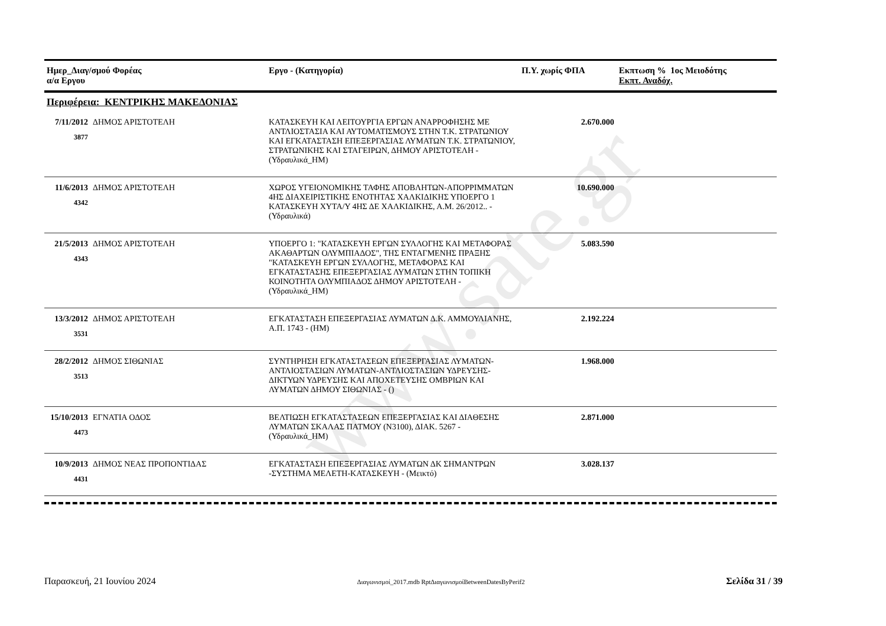www.sate.gr
| Ημερ_Διαγ/σμού Φορέας α/α Εργου | | Εργο - (Κατηγορία) | Π.Υ. χωρίς ΦΠΑ | Εκπτωση % 1ος Μειοδότης Εκπτ. Αναδόχ. |
| --- | --- | --- | --- | --- |
| Περιφέρεια: ΚΕΝΤΡΙΚΗΣ ΜΑΚΕΔΟΝΙΑΣ | | | | |
| 7/11/2012 3877 | ΔΗΜΟΣ ΑΡΙΣΤΟΤΕΛΗ | ΚΑΤΑΣΚΕΥΗ ΚΑΙ ΛΕΙΤΟΥΡΓΙΑ ΕΡΓΩΝ ΑΝΑΡΡΟΦΗΣΗΣ ΜΕ ΑΝΤΛΙΟΣΤΑΣΙΑ ΚΑΙ ΑΥΤΟΜΑΤΙΣΜΟΥΣ ΣΤΗΝ Τ.Κ. ΣΤΡΑΤΩΝΙΟΥ ΚΑΙ ΕΓΚΑΤΑΣΤΑΣΗ ΕΠΕΞΕΡΓΑΣΙΑΣ ΛΥΜΑΤΩΝ Τ.Κ. ΣΤΡΑΤΩΝΙΟΥ, ΣΤΡΑΤΩΝΙΚΗΣ ΚΑΙ ΣΤΑΓΕΙΡΩΝ, ΔΗΜΟΥ ΑΡΙΣΤΟΤΕΛΗ - (Υδραυλικά_ΗΜ) | 2.670.000 | |
| 11/6/2013 4342 | ΔΗΜΟΣ ΑΡΙΣΤΟΤΕΛΗ | ΧΩΡΟΣ ΥΓΕΙΟΝΟΜΙΚΗΣ ΤΑΦΗΣ ΑΠΟΒΛΗΤΩΝ-ΑΠΟΡΡΙΜΜΑΤΩΝ 4ΗΣ ΔΙΑΧΕΙΡΙΣΤΙΚΗΣ ΕΝΟΤΗΤΑΣ ΧΑΛΚΙΔΙΚΗΣ ΥΠΟΕΡΓΟ 1 ΚΑΤΑΣΚΕΥΗ ΧΥΤΑ/Υ 4ΗΣ ΔΕ ΧΑΛΚΙΔΙΚΗΣ, Α.Μ. 26/2012.. - (Υδραυλικά) | 10.690.000 | |
| 21/5/2013 4343 | ΔΗΜΟΣ ΑΡΙΣΤΟΤΕΛΗ | ΥΠΟΕΡΓΟ 1: "ΚΑΤΑΣΚΕΥΗ ΕΡΓΩΝ ΣΥΛΛΟΓΗΣ ΚΑΙ ΜΕΤΑΦΟΡΑΣ ΑΚΑΘΑΡΤΩΝ ΟΛΥΜΠΙΑΔΟΣ", ΤΗΣ ΕΝΤΑΓΜΕΝΗΣ ΠΡΑΞΗΣ "ΚΑΤΑΣΚΕΥΗ ΕΡΓΩΝ ΣΥΛΛΟΓΗΣ, ΜΕΤΑΦΟΡΑΣ ΚΑΙ ΕΓΚΑΤΑΣΤΑΣΗΣ ΕΠΕΞΕΡΓΑΣΙΑΣ ΛΥΜΑΤΩΝ ΣΤΗΝ ΤΟΠΙΚΗ ΚΟΙΝΟΤΗΤΑ ΟΛΥΜΠΙΑΔΟΣ ΔΗΜΟΥ ΑΡΙΣΤΟΤΕΛΗ - (Υδραυλικά_ΗΜ) | 5.083.590 | |
| 13/3/2012 3531 | ΔΗΜΟΣ ΑΡΙΣΤΟΤΕΛΗ | ΕΓΚΑΤΑΣΤΑΣΗ ΕΠΕΞΕΡΓΑΣΙΑΣ ΛΥΜΑΤΩΝ Δ.Κ. ΑΜΜΟΥΛΙΑΝΗΣ, Α.Π. 1743 - (ΗΜ) | 2.192.224 | |
| 28/2/2012 3513 | ΔΗΜΟΣ ΣΙΘΩΝΙΑΣ | ΣΥΝΤΗΡΗΣΗ ΕΓΚΑΤΑΣΤΑΣΕΩΝ ΕΠΕΞΕΡΓΑΣΙΑΣ ΛΥΜΑΤΩΝ-ΑΝΤΛΙΟΣΤΑΣΙΩΝ ΛΥΜΑΤΩΝ-ΑΝΤΛΙΟΣΤΑΣΙΩΝ ΥΔΡΕΥΣΗΣ-ΔΙΚΤΥΩΝ ΥΔΡΕΥΣΗΣ ΚΑΙ ΑΠΟΧΕΤΕΥΣΗΣ ΟΜΒΡΙΩΝ ΚΑΙ ΛΥΜΑΤΩΝ ΔΗΜΟΥ ΣΙΘΩΝΙΑΣ - () | 1.968.000 | |
| 15/10/2013 4473 | ΕΓΝΑΤΙΑ ΟΔΟΣ | ΒΕΛΤΙΩΣΗ ΕΓΚΑΤΑΣΤΑΣΕΩΝ ΕΠΕΞΕΡΓΑΣΙΑΣ ΚΑΙ ΔΙΑΘΕΣΗΣ ΛΥΜΑΤΩΝ ΣΚΑΛΑΣ ΠΑΤΜΟΥ (Ν3100), ΔΙΑΚ. 5267 - (Υδραυλικά_ΗΜ) | 2.871.000 | |
| 10/9/2013 4431 | ΔΗΜΟΣ ΝΕΑΣ ΠΡΟΠΟΝΤΙΔΑΣ | ΕΓΚΑΤΑΣΤΑΣΗ ΕΠΕΞΕΡΓΑΣΙΑΣ ΛΥΜΑΤΩΝ ΔΚ ΣΗΜΑΝΤΡΩΝ -ΣΥΣΤΗΜΑ ΜΕΛΕΤΗ-ΚΑΤΑΣΚΕΥΗ - (Μεικτό) | 3.028.137 | |
Παρασκευή, 21 Ιουνίου 2024 Διαγωνισμοί_2017.mdb RptΔιαγωνισμοίBetweenDatesByPerif2 Σελίδα 31 / 39